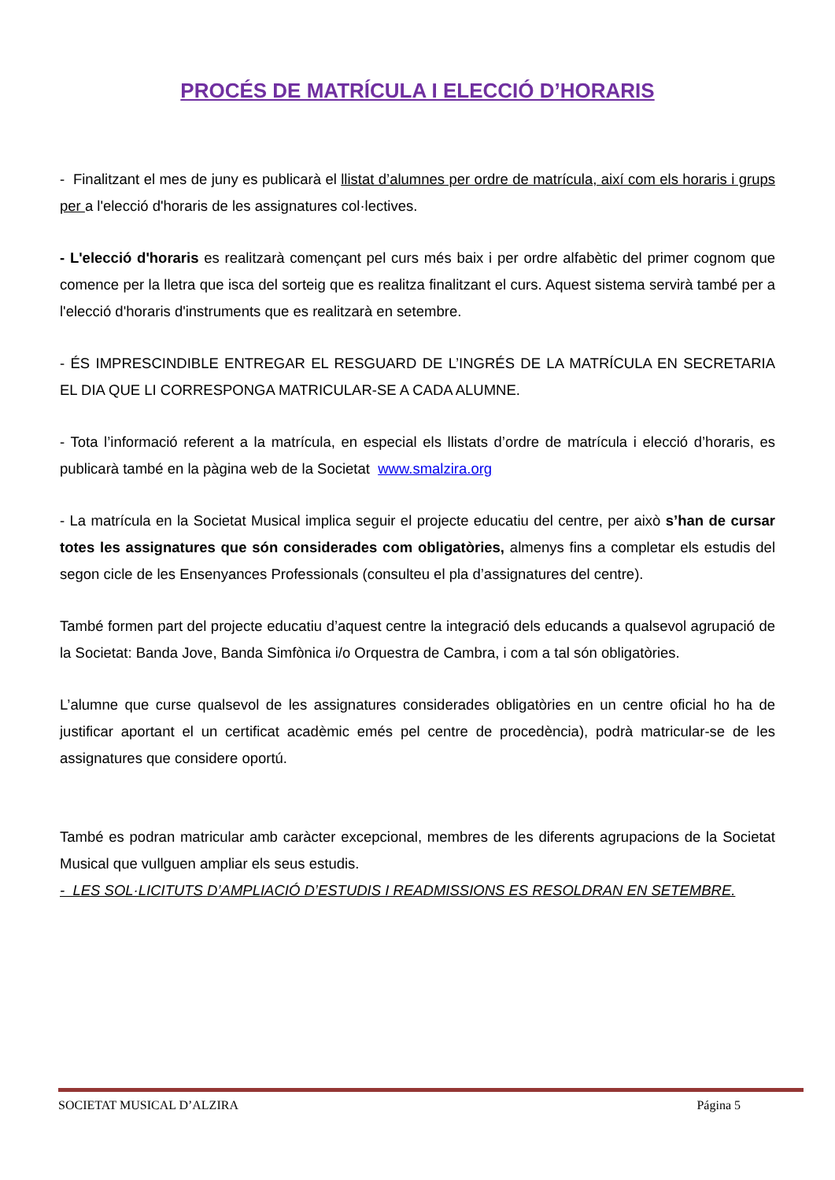PROCÉS DE MATRÍCULA I ELECCIÓ D’HORARIS
- Finalitzant el mes de juny es publicarà el llistat d’alumnes per ordre de matrícula, així com els horaris i grups per a l'elecció d'horaris de les assignatures col·lectives.
- L'elecció d'horaris es realitzarà començant pel curs més baix i per ordre alfabètic del primer cognom que comence per la lletra que isca del sorteig que es realitza finalitzant el curs. Aquest sistema servirà també per a l'elecció d'horaris d'instruments que es realitzarà en setembre.
- ÉS IMPRESCINDIBLE ENTREGAR EL RESGUARD DE L’INGRÉS DE LA MATRÍCULA EN SECRETARIA EL DIA QUE LI CORRESPONGA MATRICULAR-SE A CADA ALUMNE.
- Tota l’informació referent a la matrícula, en especial els llistats d’ordre de matrícula i elecció d’horaris, es publicarà també en la pàgina web de la Societat www.smalzira.org
- La matrícula en la Societat Musical implica seguir el projecte educatiu del centre, per això s’han de cursar totes les assignatures que són considerades com obligatòries, almenys fins a completar els estudis del segon cicle de les Ensenyances Professionals (consulteu el pla d’assignatures del centre).
També formen part del projecte educatiu d’aquest centre la integració dels educands a qualsevol agrupació de la Societat: Banda Jove, Banda Simfònica i/o Orquestra de Cambra, i com a tal són obligatòries.
L’alumne que curse qualsevol de les assignatures considerades obligatòries en un centre oficial ho ha de justificar aportant el un certificat acadèmic emés pel centre de procedència), podrà matricular-se de les assignatures que considere oportú.
També es podran matricular amb caràcter excepcional, membres de les diferents agrupacions de la Societat Musical que vullguen ampliar els seus estudis.
- LES SOL·LICITUTS D’AMPLIACIÓ D’ESTUDIS I READMISSIONS ES RESOLDRAN EN SETEMBRE.
SOCIETAT MUSICAL D’ALZIRA Página 5